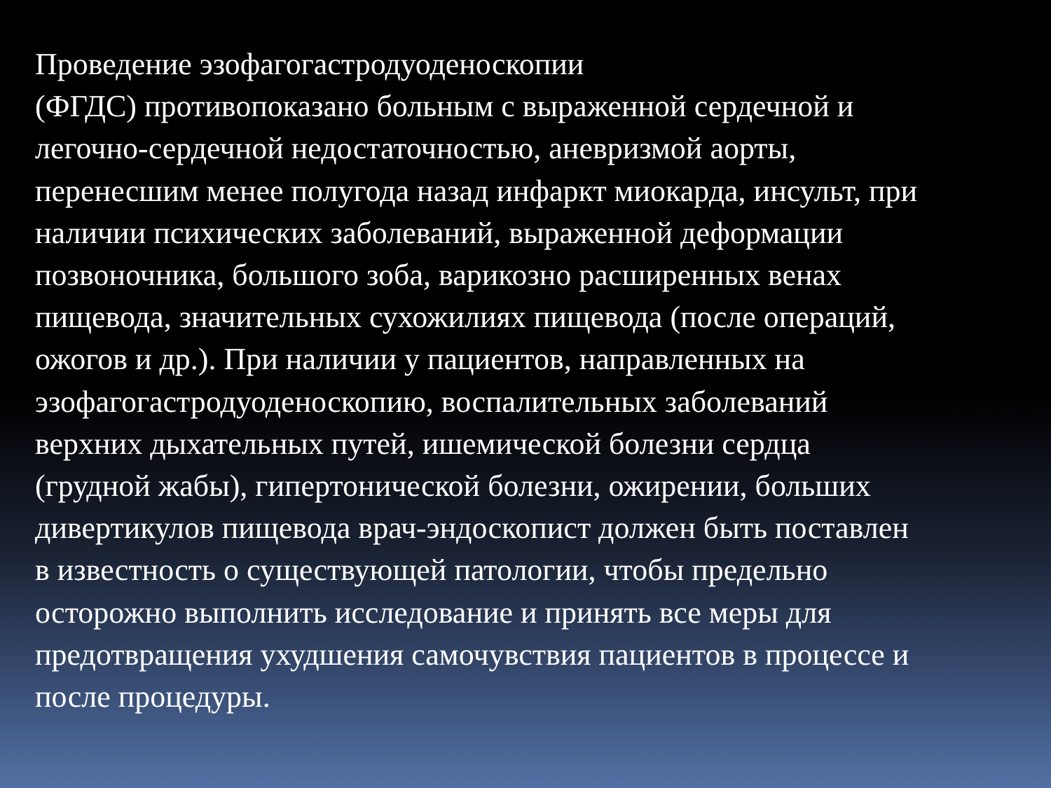Проведение эзофагогастродуоденоскопии
(ФГДС) противопоказано больным с выраженной сердечной и
легочно-сердечной недостаточностью, аневризмой аорты,
перенесшим менее полугода назад инфаркт миокарда, инсульт, при
наличии психических заболеваний, выраженной деформации
позвоночника, большого зоба, варикозно расширенных венах
пищевода, значительных сухожилиях пищевода (после операций,
ожогов и др.). При наличии у пациентов, направленных на
эзофагогастродуоденоскопию, воспалительных заболеваний
верхних дыхательных путей, ишемической болезни сердца
(грудной жабы), гипертонической болезни, ожирении, больших
дивертикулов пищевода врач-эндоскопист должен быть поставлен
в известность о существующей патологии, чтобы предельно
осторожно выполнить исследование и принять все меры для
предотвращения ухудшения самочувствия пациентов в процессе и
после процедуры.